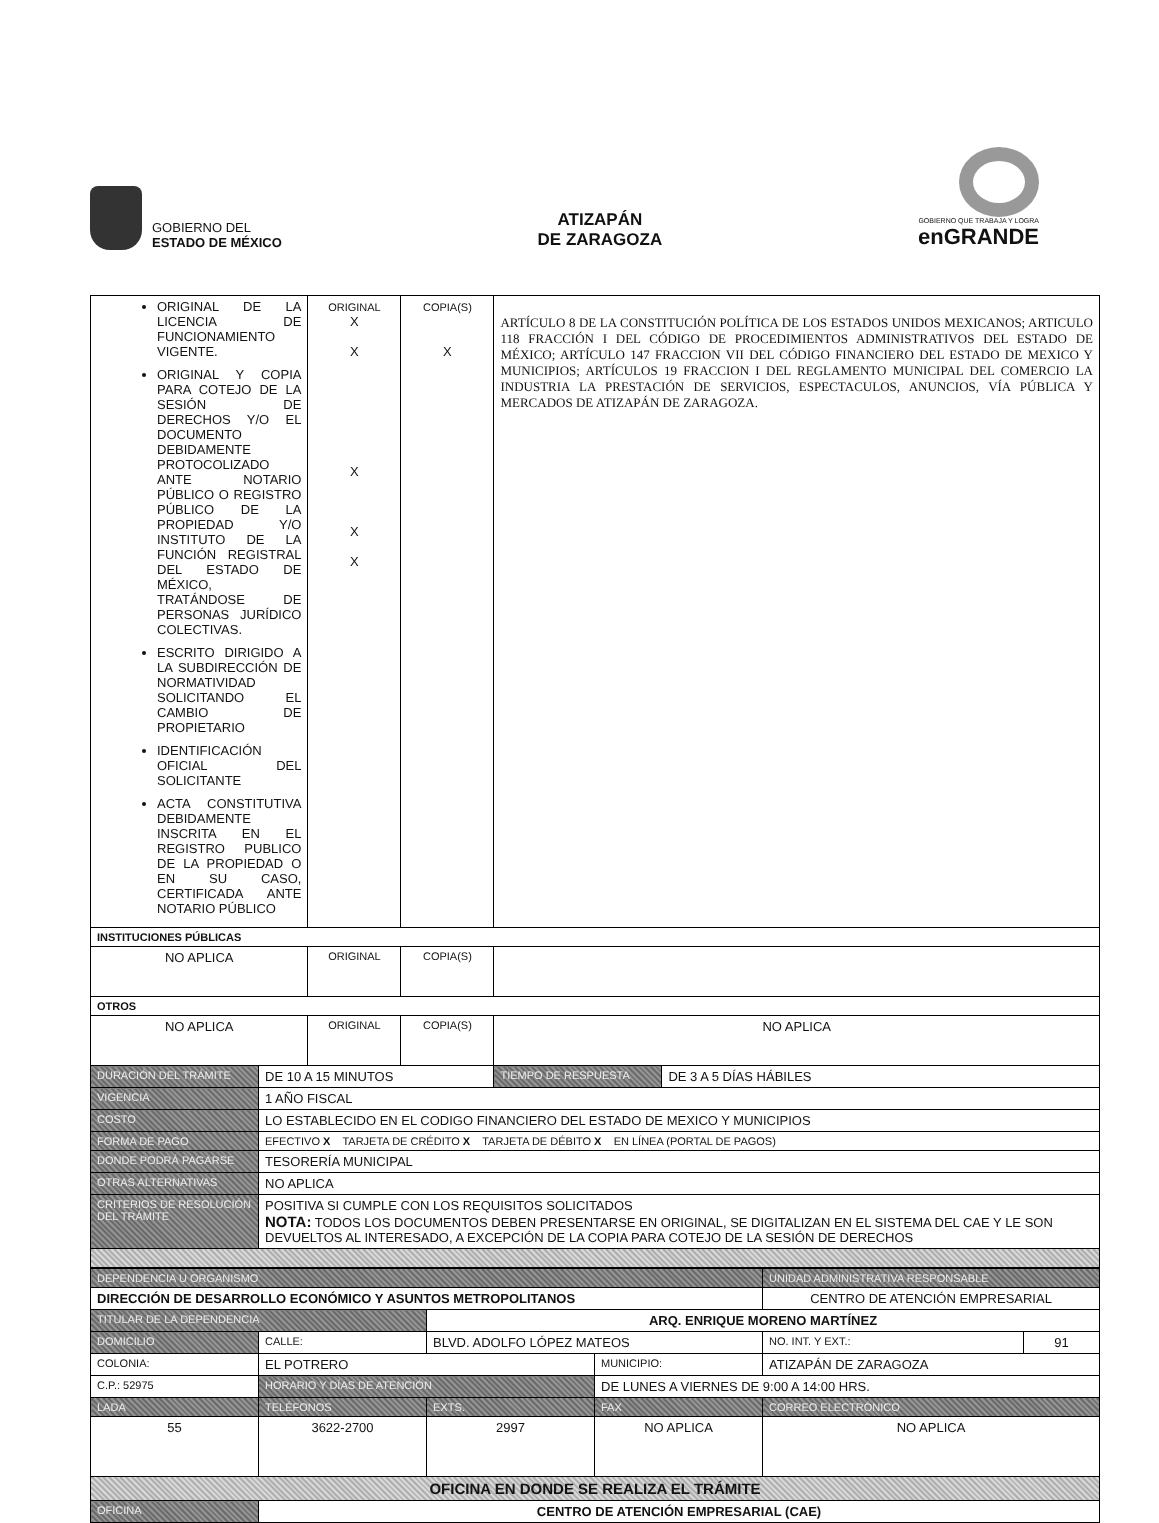GOBIERNO DEL
ESTADO DE MÉXICO
ATIZAPÁN
DE ZARAGOZA
GOBIERNO QUE TRABAJA Y LOGRA
enGRANDE
| ORIGINAL DE LA LICENCIA DE FUNCIONAMIENTO VIGENTE. ORIGINAL Y COPIA PARA COTEJO DE LA SESIÓN DE DERECHOS Y/O EL DOCUMENTO DEBIDAMENTE PROTOCOLIZADO ANTE NOTARIO PÚBLICO O REGISTRO PÚBLICO DE LA PROPIEDAD Y/O INSTITUTO DE LA FUNCIÓN REGISTRAL DEL ESTADO DE MÉXICO, TRATÁNDOSE DE PERSONAS JURÍDICO COLECTIVAS. ESCRITO DIRIGIDO A LA SUBDIRECCIÓN DE NORMATIVIDAD SOLICITANDO EL CAMBIO DE PROPIETARIO IDENTIFICACIÓN OFICIAL DEL SOLICITANTE ACTA CONSTITUTIVA DEBIDAMENTE INSCRITA EN EL REGISTRO PUBLICO DE LA PROPIEDAD O EN SU CASO, CERTIFICADA ANTE NOTARIO PÚBLICO | | ORIGINAL X X X X X | COPIA(S) X | ARTÍCULO 8 DE LA CONSTITUCIÓN POLÍTICA DE LOS ESTADOS UNIDOS MEXICANOS; ARTICULO 118 FRACCIÓN I DEL CÓDIGO DE PROCEDIMIENTOS ADMINISTRATIVOS DEL ESTADO DE MÉXICO; ARTÍCULO 147 FRACCION VII DEL CÓDIGO FINANCIERO DEL ESTADO DE MEXICO Y MUNICIPIOS; ARTÍCULOS 19 FRACCION I DEL REGLAMENTO MUNICIPAL DEL COMERCIO LA INDUSTRIA LA PRESTACIÓN DE SERVICIOS, ESPECTACULOS, ANUNCIOS, VÍA PÚBLICA Y MERCADOS DE ATIZAPÁN DE ZARAGOZA. | |
| INSTITUCIONES PÚBLICAS | | | | | |
| NO APLICA | | ORIGINAL | COPIA(S) | | |
| OTROS | | | | | |
| NO APLICA | | ORIGINAL | COPIA(S) | NO APLICA | |
| DURACIÓN DEL TRÁMITE | DE 10 A 15 MINUTOS | | | TIEMPO DE RESPUESTA | DE 3 A 5 DÍAS HÁBILES |
| VIGENCIA | 1 AÑO FISCAL | | | | |
| COSTO | LO ESTABLECIDO EN EL CODIGO FINANCIERO DEL ESTADO DE MEXICO Y MUNICIPIOS | | | | |
| FORMA DE PAGO | EFECTIVO X TARJETA DE CRÉDITO X TARJETA DE DÉBITO X EN LÍNEA (PORTAL DE PAGOS) | | | | |
| DONDE PODRÁ PAGARSE | TESORERÍA MUNICIPAL | | | | |
| OTRAS ALTERNATIVAS | NO APLICA | | | | |
| CRITERIOS DE RESOLUCIÓN DEL TRÁMITE | POSITIVA SI CUMPLE CON LOS REQUISITOS SOLICITADOS NOTA: TODOS LOS DOCUMENTOS DEBEN PRESENTARSE EN ORIGINAL, SE DIGITALIZAN EN EL SISTEMA DEL CAE Y LE SON DEVUELTOS AL INTERESADO, A EXCEPCIÓN DE LA COPIA PARA COTEJO DE LA SESIÓN DE DERECHOS | | | | |
| DEPENDENCIA U ORGANISMO | | | | UNIDAD ADMINISTRATIVA RESPONSABLE | |
| DIRECCIÓN DE DESARROLLO ECONÓMICO Y ASUNTOS METROPOLITANOS | | | | CENTRO DE ATENCIÓN EMPRESARIAL | |
| TITULAR DE LA DEPENDENCIA | | ARQ. ENRIQUE MORENO MARTÍNEZ | | | |
| DOMICILIO | CALLE: | BLVD. ADOLFO LÓPEZ MATEOS | | NO. INT. Y EXT.: | 91 |
| COLONIA: | EL POTRERO | | MUNICIPIO: | ATIZAPÁN DE ZARAGOZA | |
| C.P.: 52975 | HORARIO Y DÍAS DE ATENCIÓN | | DE LUNES A VIERNES DE 9:00 A 14:00 HRS. | | |
| LADA | TELÉFONOS | EXTS. | FAX | CORREO ELECTRÓNICO | |
| 55 | 3622-2700 | 2997 | NO APLICA | NO APLICA | |
| OFICINA EN DONDE SE REALIZA EL TRÁMITE | | | | | |
| OFICINA | CENTRO DE ATENCIÓN EMPRESARIAL (CAE) | | | | |